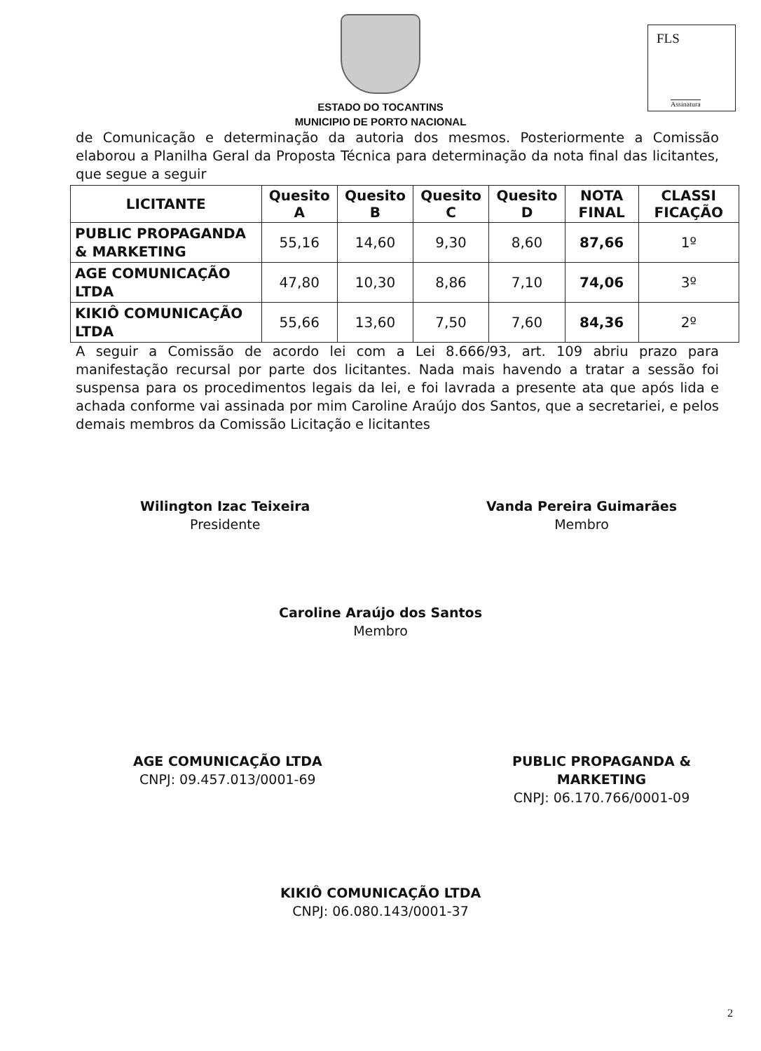FLS
Assinatura
ESTADO DO TOCANTINS
MUNICIPIO DE PORTO NACIONAL
de Comunicação e determinação da autoria dos mesmos. Posteriormente a Comissão elaborou a Planilha Geral da Proposta Técnica para determinação da nota final das licitantes, que segue a seguir
| LICITANTE | Quesito A | Quesito B | Quesito C | Quesito D | NOTA FINAL | CLASSI FICAÇÃO |
| --- | --- | --- | --- | --- | --- | --- |
| PUBLIC PROPAGANDA & MARKETING | 55,16 | 14,60 | 9,30 | 8,60 | 87,66 | 1º |
| AGE COMUNICAÇÃO LTDA | 47,80 | 10,30 | 8,86 | 7,10 | 74,06 | 3º |
| KIKIÔ COMUNICAÇÃO LTDA | 55,66 | 13,60 | 7,50 | 7,60 | 84,36 | 2º |
A seguir a Comissão de acordo lei com a Lei 8.666/93, art. 109 abriu prazo para manifestação recursal por parte dos licitantes. Nada mais havendo a tratar a sessão foi suspensa para os procedimentos legais da lei, e foi lavrada a presente ata que após lida e achada conforme vai assinada por mim Caroline Araújo dos Santos, que a secretariei, e pelos demais membros da Comissão Licitação e licitantes
Wilington Izac Teixeira
Presidente
Vanda Pereira Guimarães
Membro
Caroline Araújo dos Santos
Membro
AGE COMUNICAÇÃO LTDA
CNPJ: 09.457.013/0001-69
PUBLIC PROPAGANDA &
MARKETING
CNPJ: 06.170.766/0001-09
KIKIÔ COMUNICAÇÃO LTDA
CNPJ: 06.080.143/0001-37
2